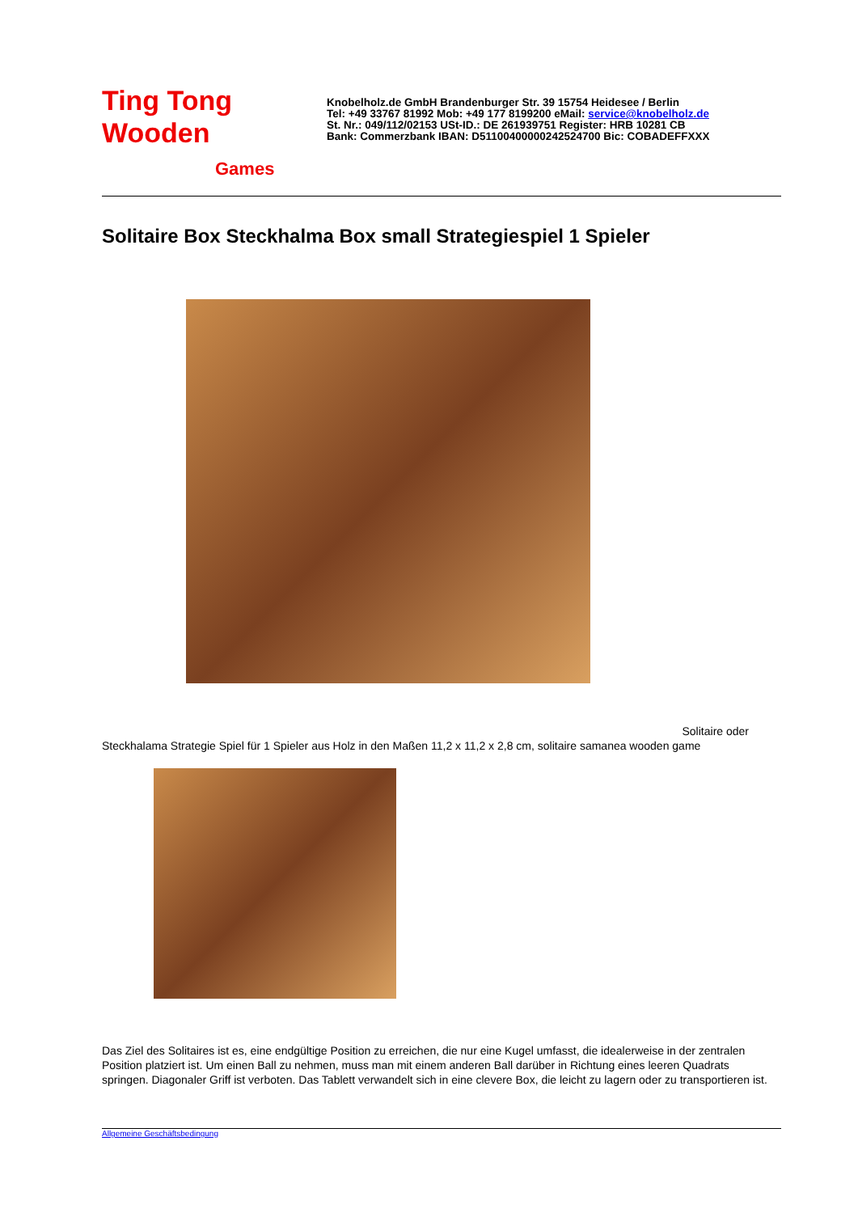Ting Tong
Wooden
Games
Knobelholz.de GmbH Brandenburger Str. 39 15754 Heidesee / Berlin
Tel: +49 33767 81992 Mob: +49 177 8199200 eMail: service@knobelholz.de
St. Nr.: 049/112/02153 USt-ID.: DE 261939751 Register: HRB 10281 CB
Bank: Commerzbank IBAN: D51100400000242524700 Bic: COBADEFFXXX
Solitaire Box Steckhalma Box small Strategiespiel 1 Spieler
Solitaire oder
Steckhalama Strategie Spiel für 1 Spieler aus Holz in den Maßen 11,2 x 11,2 x 2,8 cm, solitaire samanea wooden game
Das Ziel des Solitaires ist es, eine endgültige Position zu erreichen, die nur eine Kugel umfasst, die idealerweise in der zentralen Position platziert ist. Um einen Ball zu nehmen, muss man mit einem anderen Ball darüber in Richtung eines leeren Quadrats springen. Diagonaler Griff ist verboten. Das Tablett verwandelt sich in eine clevere Box, die leicht zu lagern oder zu transportieren ist.
Allgemeine Geschäftsbedingung